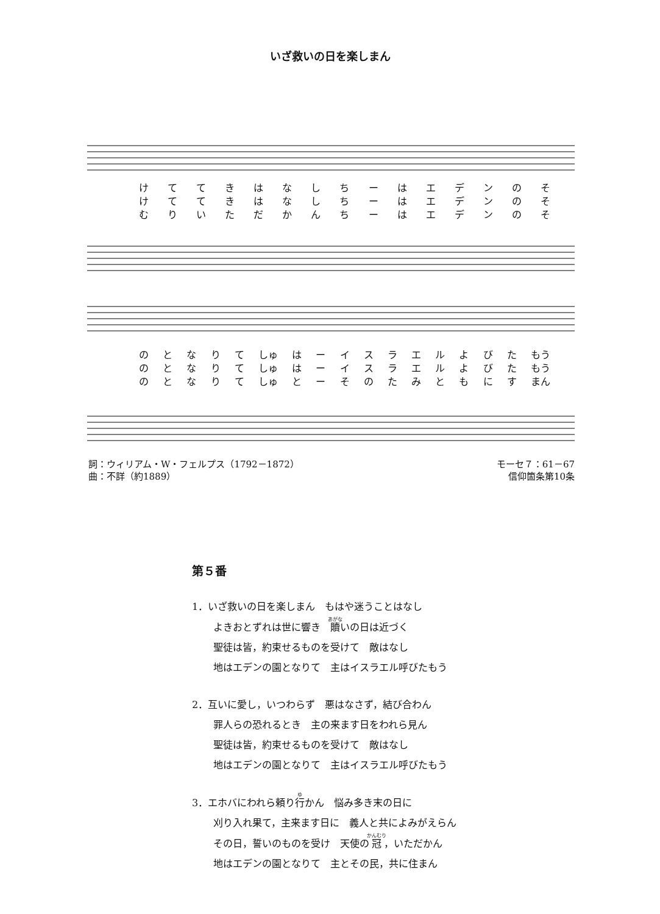いざ救いの日を楽しまん
けててきはなしちーはエデンのそ
けててきはなしちーはエデンのそ
むりいただかんちーはエデンのそ
のとなりて しゅ はーイスラエルよびた もう
のとなりて しゅ はーイスラエルよびた もう
のとなりて しゅ とーそのたみともにす まん
詞：ウィリアム・W・フェルプス（1792－1872）
曲：不詳（約1889）
モーセ７：61－67
信仰箇条第10条
第５番
1．いざ救いの日を楽しまん　もはや迷うことはなし
よきおとずれは世に響き　贖いの日は近づく
聖徒は皆，約束せるものを受けて　敵はなし
地はエデンの園となりて　主はイスラエル呼びたもう
2．互いに愛し，いつわらず　悪はなさず，結び合わん
罪人らの恐れるとき　主の来ます日をわれら見ん
聖徒は皆，約束せるものを受けて　敵はなし
地はエデンの園となりて　主はイスラエル呼びたもう
3．エホバにわれら頼り行かん　悩み多き末の日に
刈り入れ果て，主来ます日に　義人と共によみがえらん
その日，誓いのものを受け　天使の冠，いただかん
地はエデンの園となりて　主とその民，共に住まん